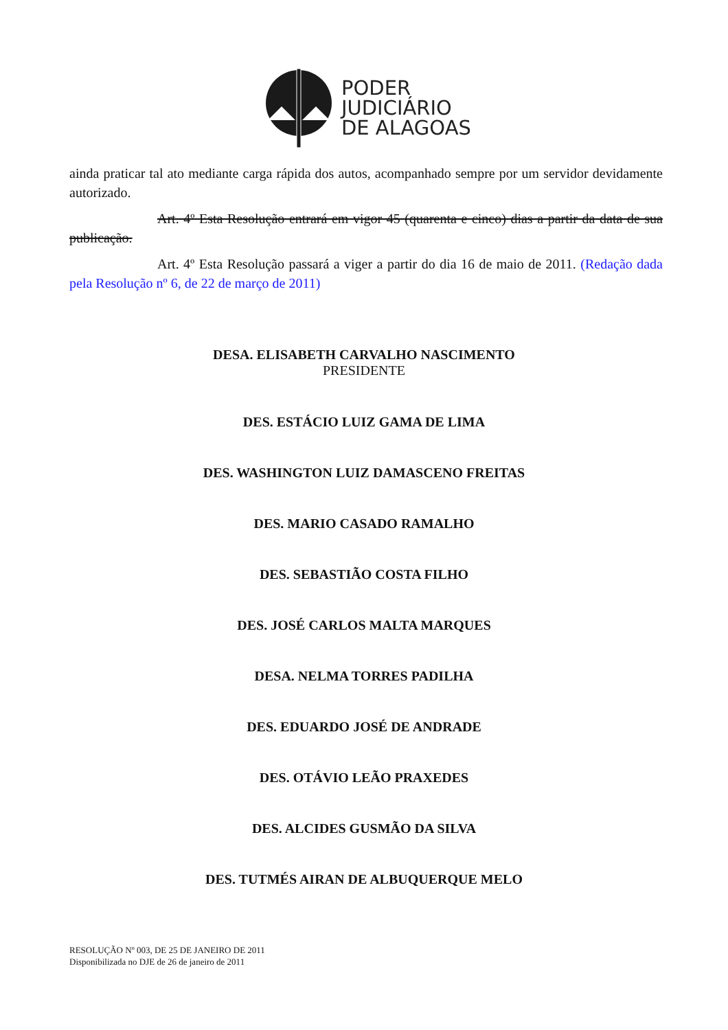PODER
JUDICIÁRIO
DE ALAGOAS
ainda praticar tal ato mediante carga rápida dos autos, acompanhado sempre por um servidor devidamente autorizado.
Art. 4º Esta Resolução entrará em vigor 45 (quarenta e cinco) dias a partir da data de sua publicação.
Art. 4º Esta Resolução passará a viger a partir do dia 16 de maio de 2011. (Redação dada pela Resolução nº 6, de 22 de março de 2011)
DESA. ELISABETH CARVALHO NASCIMENTO
PRESIDENTE
DES. ESTÁCIO LUIZ GAMA DE LIMA
DES. WASHINGTON LUIZ DAMASCENO FREITAS
DES. MARIO CASADO RAMALHO
DES. SEBASTIÃO COSTA FILHO
DES. JOSÉ CARLOS MALTA MARQUES
DESA. NELMA TORRES PADILHA
DES. EDUARDO JOSÉ DE ANDRADE
DES. OTÁVIO LEÃO PRAXEDES
DES. ALCIDES GUSMÃO DA SILVA
DES. TUTMÉS AIRAN DE ALBUQUERQUE MELO
RESOLUÇÃO Nº 003, DE 25 DE JANEIRO DE 2011
Disponibilizada no DJE de 26 de janeiro de 2011